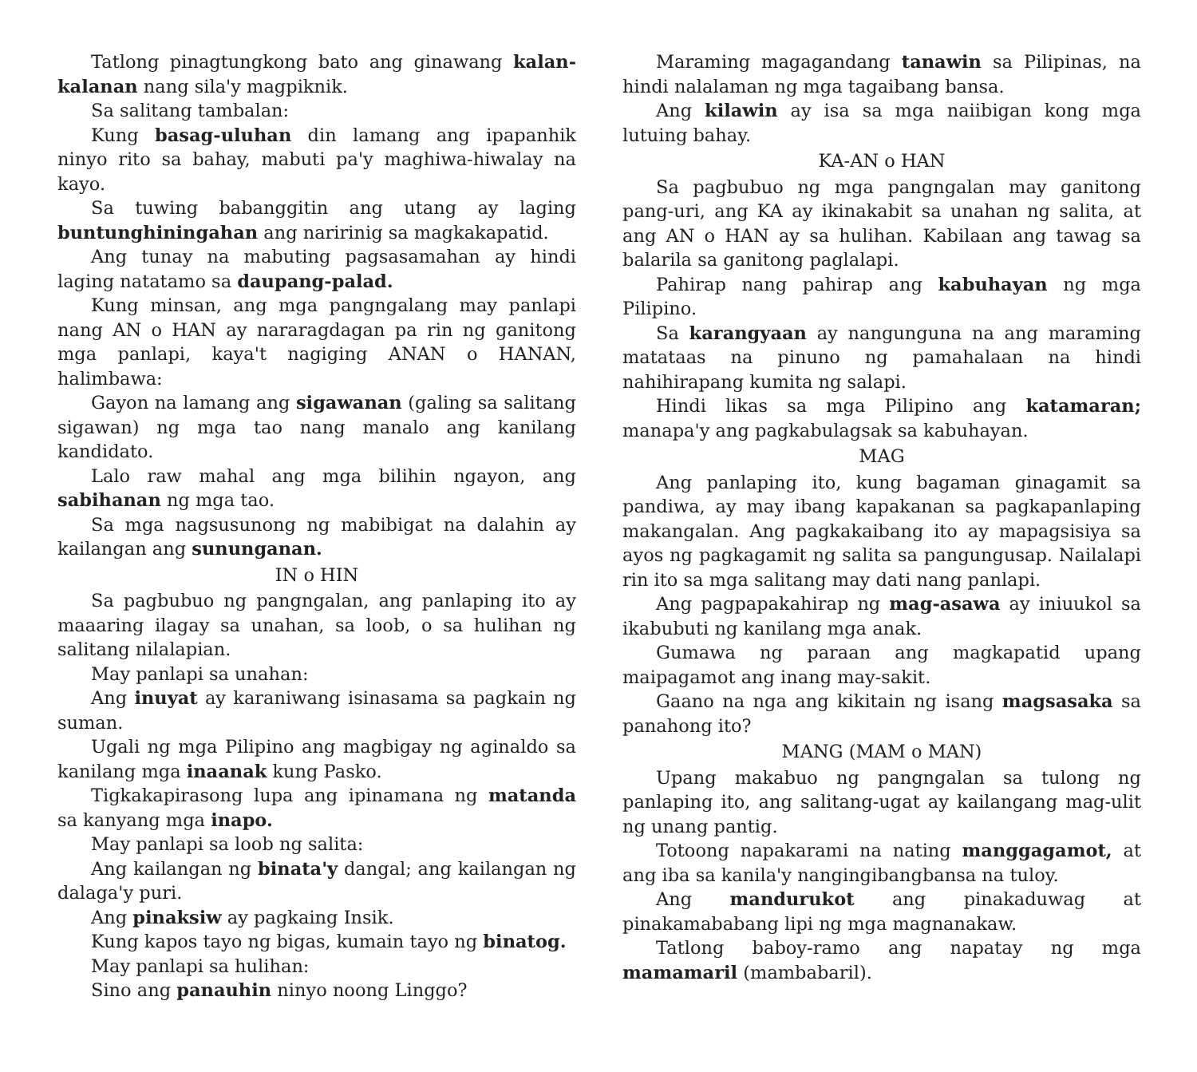Tatlong pinagtungkong bato ang ginawang kalan-kalanan nang sila'y magpiknik.
Sa salitang tambalan:
Kung basag-uluhan din lamang ang ipapanhik ninyo rito sa bahay, mabuti pa'y maghiwa-hiwalay na kayo.
Sa tuwing babanggitin ang utang ay laging buntunghiningahan ang naririnig sa magkakapatid.
Ang tunay na mabuting pagsasamahan ay hindi laging natatamo sa daupang-palad.
Kung minsan, ang mga pangngalang may panlapi nang AN o HAN ay nararagdagan pa rin ng ganitong mga panlapi, kaya't nagiging ANAN o HANAN, halimbawa:
Gayon na lamang ang sigawanan (galing sa salitang sigawan) ng mga tao nang manalo ang kanilang kandidato.
Lalo raw mahal ang mga bilihin ngayon, ang sabihanan ng mga tao.
Sa mga nagsusunong ng mabibigat na dalahin ay kailangan ang sununganan.
IN o HIN
Sa pagbubuo ng pangngalan, ang panlaping ito ay maaaring ilagay sa unahan, sa loob, o sa hulihan ng salitang nilalapian.
May panlapi sa unahan:
Ang inuyat ay karaniwang isinasama sa pagkain ng suman.
Ugali ng mga Pilipino ang magbigay ng aginaldo sa kanilang mga inaanak kung Pasko.
Tigkakapirasong lupa ang ipinamana ng matanda sa kanyang mga inapo.
May panlapi sa loob ng salita:
Ang kailangan ng binata'y dangal; ang kailangan ng dalaga'y puri.
Ang pinaksiw ay pagkaing Insik.
Kung kapos tayo ng bigas, kumain tayo ng binatog.
May panlapi sa hulihan:
Sino ang panauhin ninyo noong Linggo?
Maraming magagandang tanawin sa Pilipinas, na hindi nalalaman ng mga tagaibang bansa.
Ang kilawin ay isa sa mga naiibigan kong mga lutuing bahay.
KA-AN o HAN
Sa pagbubuo ng mga pangngalan may ganitong pang-uri, ang KA ay ikinakabit sa unahan ng salita, at ang AN o HAN ay sa hulihan. Kabilaan ang tawag sa balarila sa ganitong paglalapi.
Pahirap nang pahirap ang kabuhayan ng mga Pilipino.
Sa karangyaan ay nangunguna na ang maraming matataas na pinuno ng pamahalaan na hindi nahihirapang kumita ng salapi.
Hindi likas sa mga Pilipino ang katamaran; manapa'y ang pagkabulagsak sa kabuhayan.
MAG
Ang panlaping ito, kung bagaman ginagamit sa pandiwa, ay may ibang kapakanan sa pagkapanlaping makangalan. Ang pagkakaibang ito ay mapagsisiya sa ayos ng pagkagamit ng salita sa pangungusap. Nailalapi rin ito sa mga salitang may dati nang panlapi.
Ang pagpapakahirap ng mag-asawa ay iniuukol sa ikabubuti ng kanilang mga anak.
Gumawa ng paraan ang magkapatid upang maipagamot ang inang may-sakit.
Gaano na nga ang kikitain ng isang magsasaka sa panahong ito?
MANG (MAM o MAN)
Upang makabuo ng pangngalan sa tulong ng panlaping ito, ang salitang-ugat ay kailangang mag-ulit ng unang pantig.
Totoong napakarami na nating manggagamot, at ang iba sa kanila'y nangingibangbansa na tuloy.
Ang mandurukot ang pinakaduwag at pinakamababang lipi ng mga magnanakaw.
Tatlong baboy-ramo ang napatay ng mga mamamaril (mambabaril).